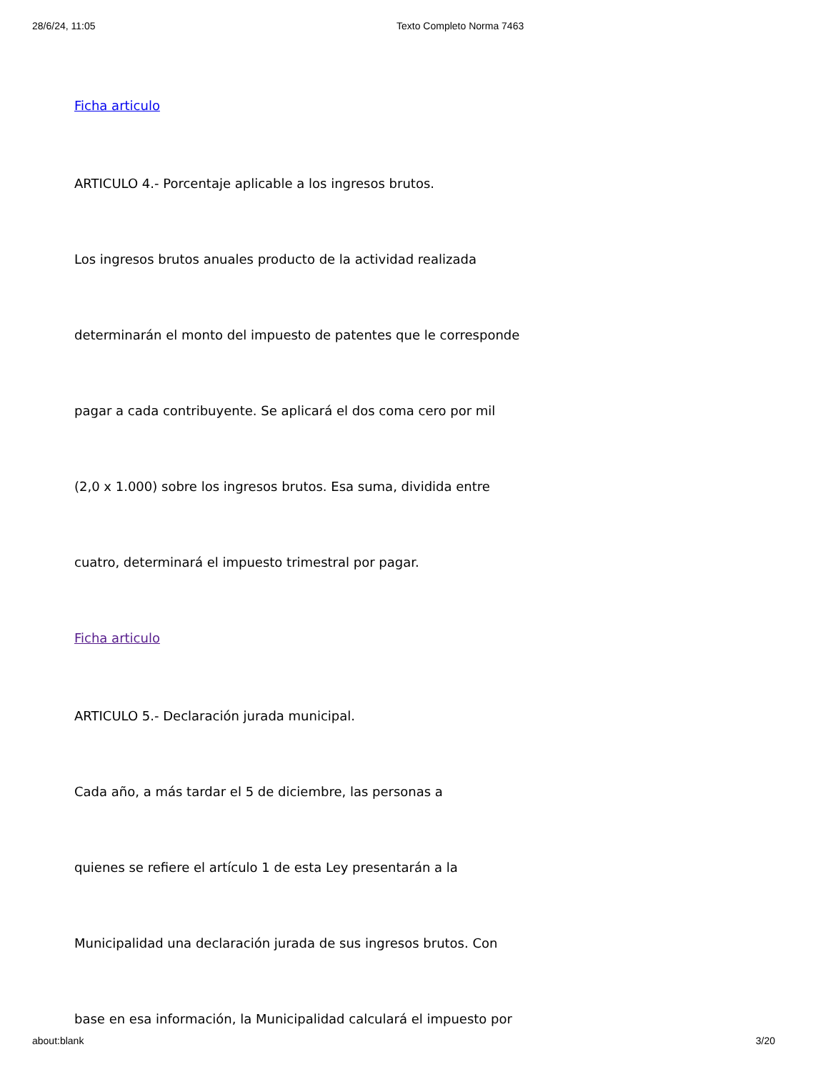28/6/24, 11:05 Texto Completo Norma 7463
Ficha articulo
ARTICULO 4.- Porcentaje aplicable a los ingresos brutos.
Los ingresos brutos anuales producto de la actividad realizada
determinarán el monto del impuesto de patentes que le corresponde
pagar a cada contribuyente. Se aplicará el dos coma cero por mil
(2,0 x 1.000) sobre los ingresos brutos. Esa suma, dividida entre
cuatro, determinará el impuesto trimestral por pagar.
Ficha articulo
ARTICULO 5.- Declaración jurada municipal.
Cada año, a más tardar el 5 de diciembre, las personas a
quienes se refiere el artículo 1 de esta Ley presentarán a la
Municipalidad una declaración jurada de sus ingresos brutos. Con
base en esa información, la Municipalidad calculará el impuesto por
about:blank 3/20